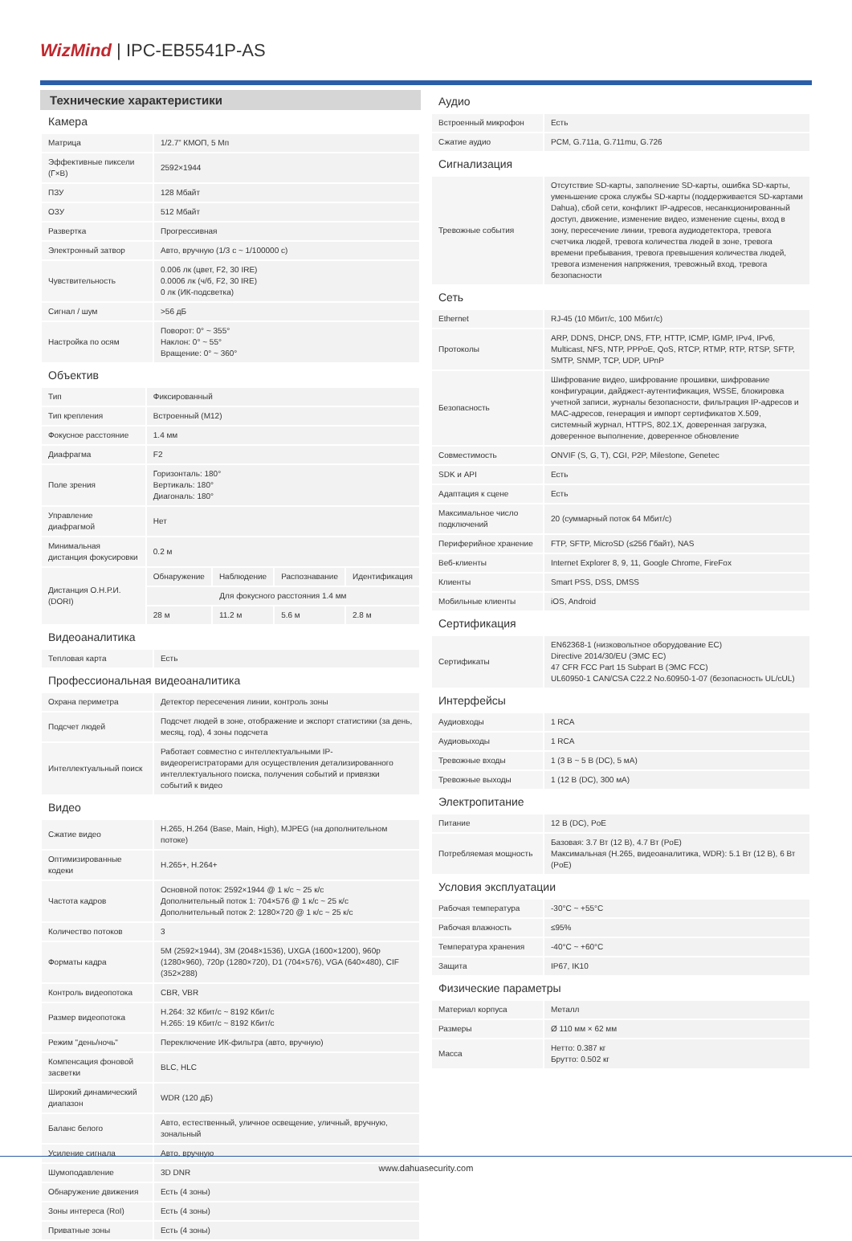WizMind | IPC-EB5541P-AS
Технические характеристики
Камера
| Матрица | 1/2.7” КМОП, 5 Мп |
| Эффективные пиксели (Г×В) | 2592×1944 |
| ПЗУ | 128 Мбайт |
| ОЗУ | 512 Мбайт |
| Развертка | Прогрессивная |
| Электронный затвор | Авто, вручную (1/3 с ~ 1/100000 с) |
| Чувствительность | 0.006 лк (цвет, F2, 30 IRE) 0.0006 лк (ч/б, F2, 30 IRE) 0 лк (ИК-подсветка) |
| Сигнал / шум | >56 дБ |
| Настройка по осям | Поворот: 0° ~ 355° Наклон: 0° ~ 55° Вращение: 0° ~ 360° |
Объектив
| Тип | Фиксированный | | | |
| Тип крепления | Встроенный (M12) | | | |
| Фокусное расстояние | 1.4 мм | | | |
| Диафрагма | F2 | | | |
| Поле зрения | Горизонталь: 180° Вертикаль: 180° Диагональ: 180° | | | |
| Управление диафрагмой | Нет | | | |
| Минимальная дистанция фокусировки | 0.2 м | | | |
| Дистанция О.Н.Р.И. (DORI) | Обнаружение | Наблюдение | Распознавание | Идентификация |
| | Для фокусного расстояния 1.4 мм | | | |
| | 28 м | 11.2 м | 5.6 м | 2.8 м |
Видеоаналитика
| Тепловая карта | Есть |
Профессиональная видеоаналитика
| Охрана периметра | Детектор пересечения линии, контроль зоны |
| Подсчет людей | Подсчет людей в зоне, отображение и экспорт статистики (за день, месяц, год), 4 зоны подсчета |
| Интеллектуальный поиск | Работает совместно с интеллектуальными IP-видеорегистраторами для осуществления детализированного интеллектуального поиска, получения событий и привязки событий к видео |
Видео
| Сжатие видео | H.265, H.264 (Base, Main, High), MJPEG (на дополнительном потоке) |
| Оптимизированные кодеки | H.265+, H.264+ |
| Частота кадров | Основной поток: 2592×1944 @ 1 к/с ~ 25 к/с Дополнительный поток 1: 704×576 @ 1 к/с ~ 25 к/с Дополнительный поток 2: 1280×720 @ 1 к/с ~ 25 к/с |
| Количество потоков | 3 |
| Форматы кадра | 5M (2592×1944), 3M (2048×1536), UXGA (1600×1200), 960p (1280×960), 720p (1280×720), D1 (704×576), VGA (640×480), CIF (352×288) |
| Контроль видеопотока | CBR, VBR |
| Размер видеопотока | H.264: 32 Кбит/с ~ 8192 Кбит/с H.265: 19 Кбит/с ~ 8192 Кбит/с |
| Режим "день/ночь" | Переключение ИК-фильтра (авто, вручную) |
| Компенсация фоновой засветки | BLC, HLC |
| Широкий динамический диапазон | WDR (120 дБ) |
| Баланс белого | Авто, естественный, уличное освещение, уличный, вручную, зональный |
| Усиление сигнала | Авто, вручную |
| Шумоподавление | 3D DNR |
| Обнаружение движения | Есть (4 зоны) |
| Зоны интереса (RoI) | Есть (4 зоны) |
| Приватные зоны | Есть (4 зоны) |
Аудио
| Встроенный микрофон | Есть |
| Сжатие аудио | PCM, G.711a, G.711mu, G.726 |
Сигнализация
| Тревожные события | Отсутствие SD-карты, заполнение SD-карты, ошибка SD-карты, уменьшение срока службы SD-карты (поддерживается SD-картами Dahua), сбой сети, конфликт IP-адресов, несанкционированный доступ, движение, изменение видео, изменение сцены, вход в зону, пересечение линии, тревога аудиодетектора, тревога счетчика людей, тревога количества людей в зоне, тревога времени пребывания, тревога превышения количества людей, тревога изменения напряжения, тревожный вход, тревога безопасности |
Сеть
| Ethernet | RJ-45 (10 Мбит/с, 100 Мбит/с) |
| Протоколы | ARP, DDNS, DHCP, DNS, FTP, HTTP, ICMP, IGMP, IPv4, IPv6, Multicast, NFS, NTP, PPPoE, QoS, RTCP, RTMP, RTP, RTSP, SFTP, SMTP, SNMP, TCP, UDP, UPnP |
| Безопасность | Шифрование видео, шифрование прошивки, шифрование конфигурации, дайджест-аутентификация, WSSE, блокировка учетной записи, журналы безопасности, фильтрация IP-адресов и MAC-адресов, генерация и импорт сертификатов X.509, системный журнал, HTTPS, 802.1X, доверенная загрузка, доверенное выполнение, доверенное обновление |
| Совместимость | ONVIF (S, G, T), CGI, P2P, Milestone, Genetec |
| SDK и API | Есть |
| Адаптация к сцене | Есть |
| Максимальное число подключений | 20 (суммарный поток 64 Мбит/с) |
| Периферийное хранение | FTP, SFTP, MicroSD (≤256 Гбайт), NAS |
| Веб-клиенты | Internet Explorer 8, 9, 11, Google Chrome, FireFox |
| Клиенты | Smart PSS, DSS, DMSS |
| Мобильные клиенты | iOS, Android |
Сертификация
| Сертификаты | EN62368-1 (низковольтное оборудование ЕС) Directive 2014/30/EU (ЭМС ЕС) 47 CFR FCC Part 15 Subpart B (ЭМС FCC) UL60950-1 CAN/CSA C22.2 No.60950-1-07 (безопасность UL/cUL) |
Интерфейсы
| Аудиовходы | 1 RCA |
| Аудиовыходы | 1 RCA |
| Тревожные входы | 1 (3 В ~ 5 В (DC), 5 мА) |
| Тревожные выходы | 1 (12 В (DC), 300 мА) |
Электропитание
| Питание | 12 В (DC), PoE |
| Потребляемая мощность | Базовая: 3.7 Вт (12 В), 4.7 Вт (PoE) Максимальная (H.265, видеоаналитика, WDR): 5.1 Вт (12 В), 6 Вт (PoE) |
Условия эксплуатации
| Рабочая температура | -30°C ~ +55°C |
| Рабочая влажность | ≤95% |
| Температура хранения | -40°C ~ +60°C |
| Защита | IP67, IK10 |
Физические параметры
| Материал корпуса | Металл |
| Размеры | Ø 110 мм × 62 мм |
| Масса | Нетто: 0.387 кг Брутто: 0.502 кг |
www.dahuasecurity.com